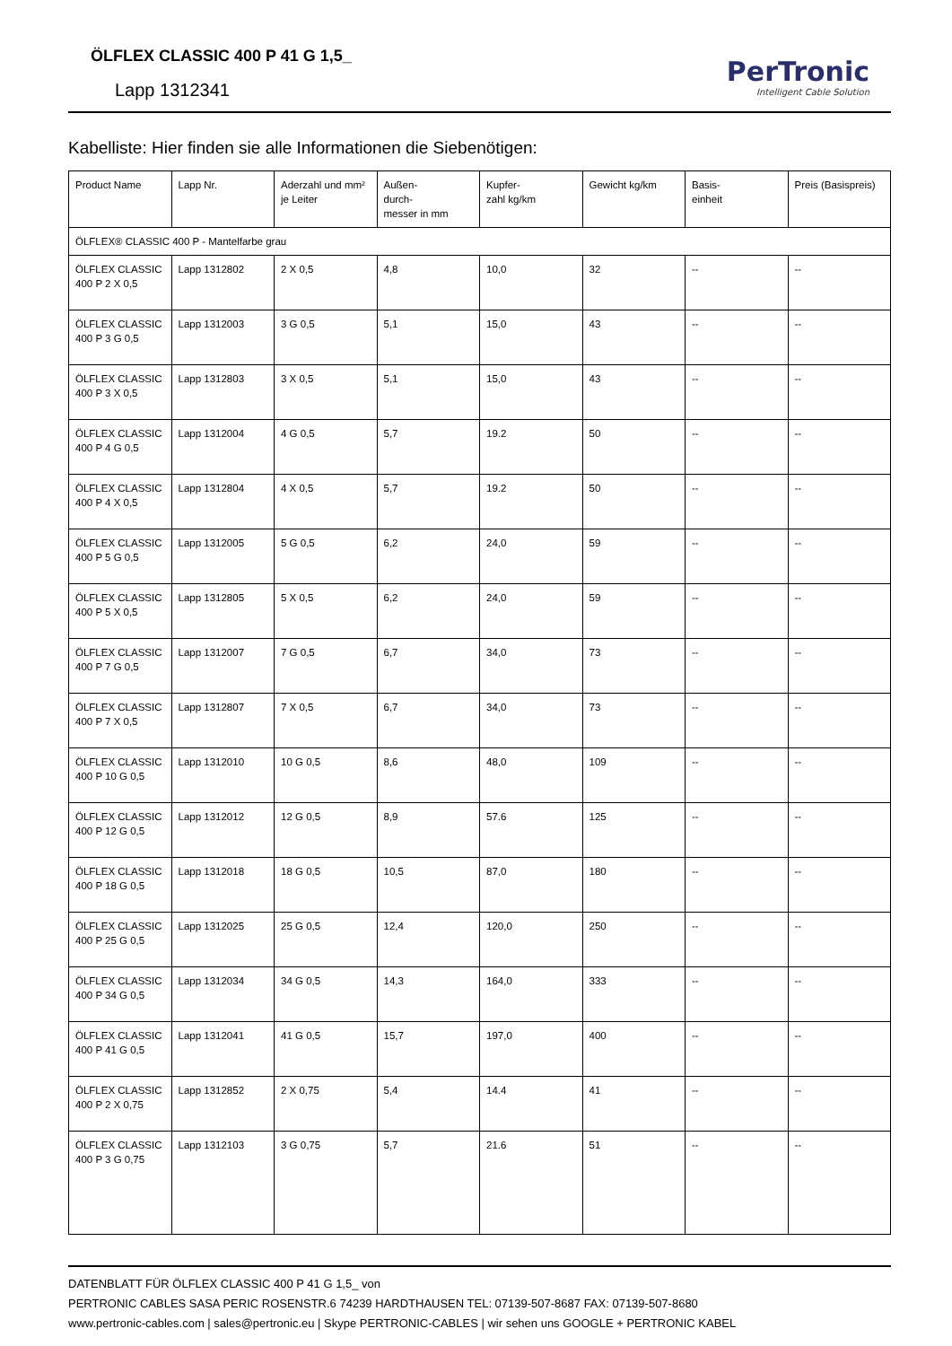ÖLFLEX CLASSIC 400 P 41 G 1,5_
Lapp 1312341
PerTronic
Intelligent Cable Solution
Kabelliste: Hier finden sie alle Informationen die Siebenötigen:
| Product Name | Lapp Nr. | Aderzahl und mm² je Leiter | Außen- durch- messer in mm | Kupfer- zahl kg/km | Gewicht kg/km | Basis- einheit | Preis (Basispreis) |
| --- | --- | --- | --- | --- | --- | --- | --- |
| ÖLFLEX® CLASSIC 400 P - Mantelfarbe grau | | | | | | | |
| ÖLFLEX CLASSIC 400 P 2 X 0,5 | Lapp 1312802 | 2 X 0,5 | 4,8 | 10,0 | 32 | -- | -- |
| ÖLFLEX CLASSIC 400 P 3 G 0,5 | Lapp 1312003 | 3 G 0,5 | 5,1 | 15,0 | 43 | -- | -- |
| ÖLFLEX CLASSIC 400 P 3 X 0,5 | Lapp 1312803 | 3 X 0,5 | 5,1 | 15,0 | 43 | -- | -- |
| ÖLFLEX CLASSIC 400 P 4 G 0,5 | Lapp 1312004 | 4 G 0,5 | 5,7 | 19.2 | 50 | -- | -- |
| ÖLFLEX CLASSIC 400 P 4 X 0,5 | Lapp 1312804 | 4 X 0,5 | 5,7 | 19.2 | 50 | -- | -- |
| ÖLFLEX CLASSIC 400 P 5 G 0,5 | Lapp 1312005 | 5 G 0,5 | 6,2 | 24,0 | 59 | -- | -- |
| ÖLFLEX CLASSIC 400 P 5 X 0,5 | Lapp 1312805 | 5 X 0,5 | 6,2 | 24,0 | 59 | -- | -- |
| ÖLFLEX CLASSIC 400 P 7 G 0,5 | Lapp 1312007 | 7 G 0,5 | 6,7 | 34,0 | 73 | -- | -- |
| ÖLFLEX CLASSIC 400 P 7 X 0,5 | Lapp 1312807 | 7 X 0,5 | 6,7 | 34,0 | 73 | -- | -- |
| ÖLFLEX CLASSIC 400 P 10 G 0,5 | Lapp 1312010 | 10 G 0,5 | 8,6 | 48,0 | 109 | -- | -- |
| ÖLFLEX CLASSIC 400 P 12 G 0,5 | Lapp 1312012 | 12 G 0,5 | 8,9 | 57.6 | 125 | -- | -- |
| ÖLFLEX CLASSIC 400 P 18 G 0,5 | Lapp 1312018 | 18 G 0,5 | 10,5 | 87,0 | 180 | -- | -- |
| ÖLFLEX CLASSIC 400 P 25 G 0,5 | Lapp 1312025 | 25 G 0,5 | 12,4 | 120,0 | 250 | -- | -- |
| ÖLFLEX CLASSIC 400 P 34 G 0,5 | Lapp 1312034 | 34 G 0,5 | 14,3 | 164,0 | 333 | -- | -- |
| ÖLFLEX CLASSIC 400 P 41 G 0,5 | Lapp 1312041 | 41 G 0,5 | 15,7 | 197,0 | 400 | -- | -- |
| ÖLFLEX CLASSIC 400 P 2 X 0,75 | Lapp 1312852 | 2 X 0,75 | 5,4 | 14.4 | 41 | -- | -- |
| ÖLFLEX CLASSIC 400 P 3 G 0,75 | Lapp 1312103 | 3 G 0,75 | 5,7 | 21.6 | 51 | -- | -- |
DATENBLATT FÜR ÖLFLEX CLASSIC 400 P 41 G 1,5_ von
PERTRONIC CABLES SASA PERIC ROSENSTR.6 74239 HARDTHAUSEN TEL: 07139-507-8687 FAX: 07139-507-8680
www.pertronic-cables.com | sales@pertronic.eu | Skype PERTRONIC-CABLES | wir sehen uns GOOGLE + PERTRONIC KABEL